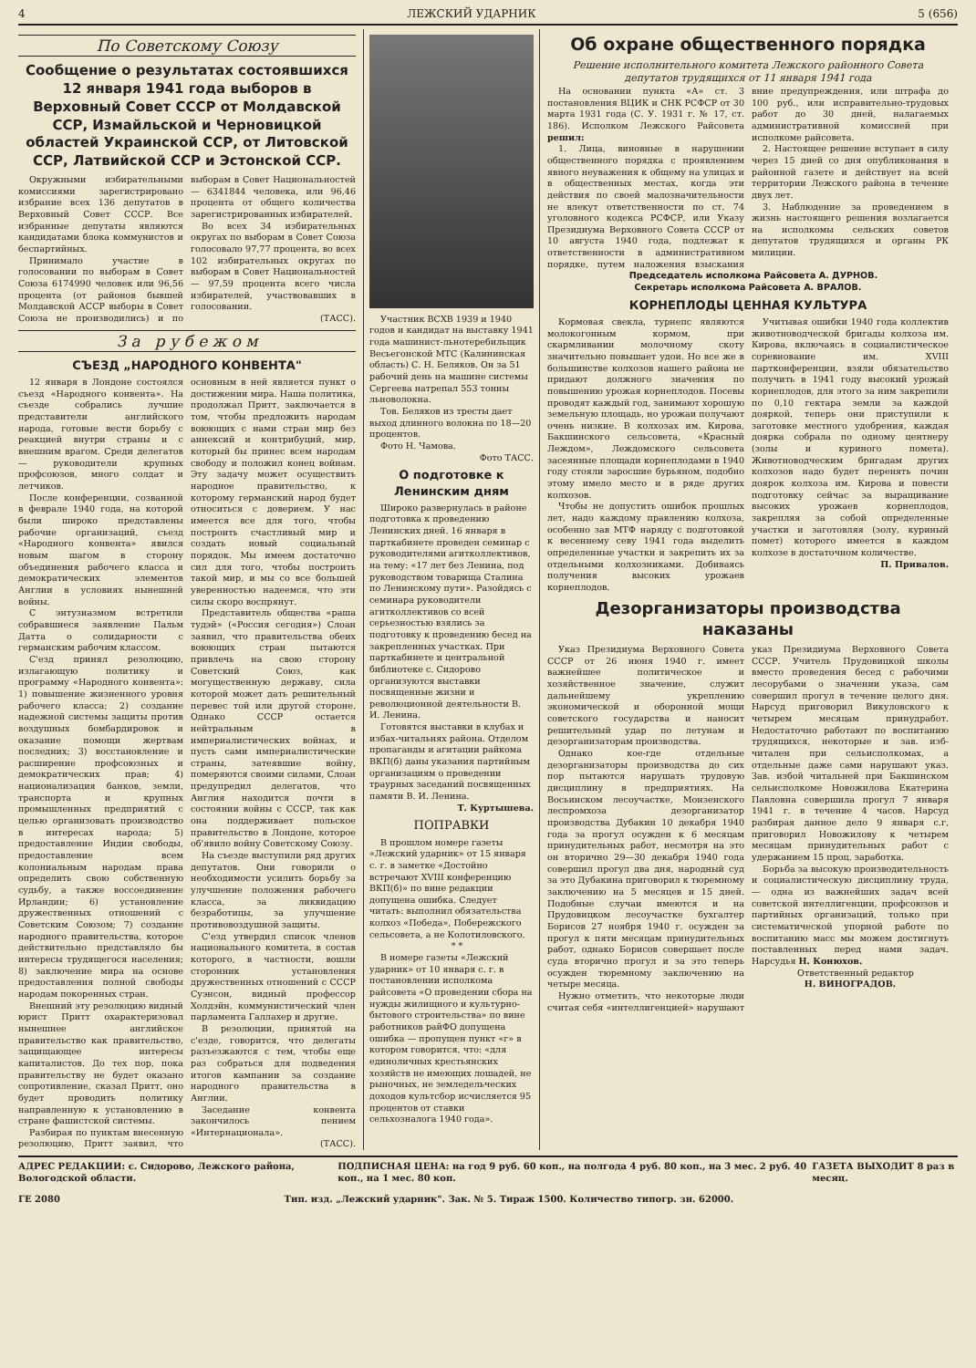4 ЛЕЖСКИЙ УДАРНИК 5 (656)
По Советскому Союзу
Сообщение о результатах состоявшихся 12 января 1941 года выборов в Верховный Совет СССР от Молдавской ССР, Измайльской и Черновицкой областей Украинской ССР, от Литовской ССР, Латвийской ССР и Эстонской ССР.
Окружными избирательными комиссиями зарегистрировано избрание всех 136 депутатов в Верховный Совет СССР. Все избранные депутаты являются кандидатами блока коммунистов и беспартийных.
Принимало участие в голосовании по выборам в Совет Союза 6174990 человек или 96,56 процента (от районов бывшей Молдавской АССР выборы в Совет Союза не производились) и по выборам в Совет Национальностей — 6341844 человека, или 96,46 процента от общего количества зарегистрированных избирателей.
Во всех 34 избирательных округах по выборам в Совет Союза голосовало 97,77 процента, во всех 102 избирательных округах по выборам в Совет Национальностей — 97,59 процента всего числа избирателей, участвовавших в голосовании.
(ТАСС).
З а р у б е ж о м
СЪЕЗД „НАРОДНОГО КОНВЕНТА"
12 января в Лондоне состоялся съезд «Народного конвента». На съезде собрались лучшие представители английского народа, готовые вести борьбу с реакцией внутри страны и с внешним врагом. Среди делегатов — руководители крупных профсоюзов, много солдат и летчиков.
После конференции, созванной в феврале 1940 года, на которой были широко представлены рабочие организаций, съезд «Народного конвента» явился новым шагом в сторону объединения рабочего класса и демократических элементов Англии в условиях нынешней войны.
С энтузиазмом встретили собравшиеся заявление Пальм Датта о солидарности с германским рабочим классом.
С'езд принял резолюцию, излагающую политику и программу «Народного конвента»: 1) повышение жизненного уровня рабочего класса; 2) создание надежной системы защиты против воздушных бомбардировок и оказание помощи жертвам последних; 3) восстановление и расширение профсоюзных и демократических прав; 4) национализация банков, земли, транспорта и крупных промышленных предприятий с целью организовать производство в интересах народа; 5) предоставление Индии свободы, предоставление всем колониальным народам права определить свою собственную судьбу, а также воссоединение Ирландии; 6) установление дружественных отношений с Советским Союзом; 7) создание народного правительства, которое действительно представляло бы интересы трудящегося населения; 8) заключение мира на основе предоставления полной свободы народам покоренных стран.
Внешний эту резолюцию видный юрист Притт охарактеризовал нынешнее английское правительство как правительство, защищающее интересы капиталистов. До тех пор, пока правительству не будет оказано сопротивление, сказал Притт, оно будет проводить политику направленную к установлению в стране фашистской системы.
Разбирая по пунктам внесенную резолюцию, Притт заявил, что основным в ней является пункт о достижении мира. Наша политика, продолжал Притт, заключается в том, чтобы предложить народам воюющих с нами стран мир без аннексий и контрибуций, мир, который бы принес всем народам свободу и положил конец войнам. Эту задачу может осуществить народное правительство, к которому германский народ будет относиться с доверием. У нас имеется все для того, чтобы построить счастливый мир и создать новый социальный порядок. Мы имеем достаточно сил для того, чтобы построить такой мир, и мы со все большей уверенностью надеемся, что эти силы скоро воспрянут.
Представитель общества «раша тудэй» («Россия сегодня») Слоан заявил, что правительства обеих воюющих стран пытаются привлечь на свою сторону Советский Союз, как могущественную державу, сила которой может дать решительный перевес той или другой стороне. Однако СССР остается нейтральным в империалистических войнах, и пусть сами империалистические страны, затеявшие войну, померяются своими силами, Слоан предупредил делегатов, что Англия находится почти в состоянии войны с СССР, так как она поддерживает польское правительство в Лондоне, которое об'явило войну Советскому Союзу.
На съезде выступили ряд других депутатов. Они говорили о необходимости усилить борьбу за улучшение положения рабочего класса, за ликвидацию безработицы, за улучшение противовоздушной защиты.
С'езд утвердил список членов национального комитета, в состав которого, в частности, вошли сторонник установления дружественных отношений с СССР Суэнсон, видный профессор Холдэйн, коммунистический член парламента Галлахер и другие.
В резолюции, принятой на с'езде, говорится, что делегаты разъезжаются с тем, чтобы еще раз собраться для подведения итогов кампании за создание народного правительства в Англии.
Заседание конвента закончилось пением «Интернационала».
(ТАСС).
Участник ВСХВ 1939 и 1940 годов и кандидат на выставку 1941 года машинист-льнотеребильщик Весьегонской МТС (Калининская область) С. Н. Беляков. Он за 51 рабочий день на машине системы Сергеева натрепал 553 тонны льноволокна.
Тов. Беляков из тресты дает выход длинного волокна по 18—20 процентов.
Фото Н. Чамова.
Фото ТАСС.
О подготовке к Ленинским дням
Широко развернулась в районе подготовка к проведению Ленинских дней. 16 января в парткабинете проведен семинар с руководителями агитколлективов, на тему: «17 лет без Ленина, под руководством товарища Сталина по Ленинскому пути». Разойдясь с семинара руководители агитколлективов со всей серьезностью взялись за подготовку к проведению бесед на закрепленных участках. При парткабинете и центральной библиотеке с. Сидорово организуются выставки посвященные жизни и революционной деятельности В. И. Ленина.
Готовятся выставки в клубах и избах-читальнях района. Отделом пропаганды и агитации райкома ВКП(б) даны указания партийным организациям о проведении траурных заседаний посвященных памяти В. И. Ленина.
Т. Куртышева.
ПОПРАВКИ
В прошлом номере газеты «Лежский ударник» от 15 января с. г. в заметке «Достойно встречают XVIII конференцию ВКП(б)» по вине редакции допущена ошибка. Следует читать: выполнил обязательства колхоз «Победа», Побережского сельсовета, а не Колотиловского.
* *
В номере газеты «Лежский ударник» от 10 января с. г. в постановлении исполкома райсовета «О проведении сбора на нужды жилищного и культурно-бытового строительства» по вине работников райФО допущена ошибка — пропущен пункт «г» в котором говорится, что: «для единоличных крестьянских хозяйств не имеющих лошадей, не рыночных, не земледельческих доходов культсбор исчисляется 95 процентов от ставки сельхозналога 1940 года».
Об охране общественного порядка
Решение исполнительного комитета Лежского районного Совета депутатов трудящихся от 11 января 1941 года
На основании пункта «А» ст. 3 постановления ВЦИК и СНК РСФСР от 30 марта 1931 года (С. У. 1931 г. № 17, ст. 186). Исполком Лежского Райсовета решил:
1. Лица, виновные в нарушении общественного порядка с проявлением явного неуважения к общему на улицах и в общественных местах, когда эти действия по своей малозначительности не влекут ответственности по ст. 74 уголовного кодекса РСФСР, или Указу Президиума Верховного Совета СССР от 10 августа 1940 года, подлежат к ответственности в административном порядке, путем наложения взыскания вние предупреждения, или штрафа до 100 руб., или исправительно-трудовых работ до 30 дней, налагаемых административной комиссией при исполкоме райсовета.
2. Настоящее решение вступает в силу через 15 дней со дня опубликования в районной газете и действует на всей территории Лежского района в течение двух лет.
3. Наблюдение за проведением в жизнь настоящего решения возлагается на исполкомы сельских советов депутатов трудящихся и органы РК милиции.
Председатель исполкома Райсовета А. ДУРНОВ.
Секретарь исполкома Райсовета А. ВРАЛОВ.
КОРНЕПЛОДЫ ЦЕННАЯ КУЛЬТУРА
Кормовая свекла, турнепс являются молокогонным кормом, при скармливании молочному скоту значительно повышает удои. Но все же в большинстве колхозов нашего района не придают должного значения по повышению урожая корнеплодов. Посевы проводят каждый год, занимают хорошую земельную площадь, но урожаи получают очень низкие. В колхозах им. Кирова, Бакшинского сельсовета, «Красный Леждом», Леждомского сельсовета засеянные площади корнеплодами в 1940 году стояли заросшие бурьяном, подобно этому имело место и в ряде других колхозов.
Чтобы не допустить ошибок прошлых лет, надо каждому правлению колхоза, особенно зав МТФ наряду с подготовкой к весеннему севу 1941 года выделить определенные участки и закрепить их за отдельными колхозниками. Добиваясь получения высоких урожаев корнеплодов.
Учитывая ошибки 1940 года коллектив животноводческой бригады колхоза им. Кирова, включаясь в социалистическое соревнование им. XVIII партконференции, взяли обязательство получить в 1941 году высокий урожай корнеплодов, для этого за ним закрепили по 0,10 гектара земли за каждой дояркой, теперь они приступили к заготовке местного удобрения, каждая доярка собрала по одному центнеру (золы и куриного помета). Животноводческим бригадам других колхозов надо будет перенять почин доярок колхоза им. Кирова и повести подготовку сейчас за выращивание высоких урожаев корнеплодов, закрепляя за собой определенные участки и заготовляя (золу, куриный помет) которого имеется в каждом колхозе в достаточном количестве.
П. Привалов.
Дезорганизаторы производства наказаны
Указ Президиума Верховного Совета СССР от 26 июня 1940 г. имеет важнейшее политическое и хозяйственное значение, служит дальнейшему укреплению экономической и оборонной мощи советского государства и наносит решительный удар по летунам и дезорганизаторам производства.
Однако кое-где отдельные дезорганизаторы производства до сих пор пытаются нарушать трудовую дисциплину в предприятиях. На Восьинском лесоучастке, Монзенского леспромхоза дезорганизатор производства Дубакин 10 декабря 1940 года за прогул осужден к 6 месяцам принудительных работ, несмотря на это он вторично 29—30 декабря 1940 года совершил прогул два дня, народный суд за это Дубакина приговорил к тюремному заключению на 5 месяцев и 15 дней. Подобные случаи имеются и на Прудовицком лесоучастке бухгалтер Борисов 27 ноября 1940 г. осужден за прогул к пяти месяцам принудительных работ, однако Борисов совершает после суда вторично прогул и за это теперь осужден тюремному заключению на четыре месяца.
Нужно отметить, что некоторые люди считая себя «интеллигенцией» нарушают указ Президиума Верховного Совета СССР. Учитель Прудовицкой школы вместо проведения бесед с рабочими лесорубами о значении указа, сам совершил прогул в течение целого дня. Нарсуд приговорил Викуловского к четырем месяцам принудработ. Недостаточно работают по воспитанию трудящихся, некоторые и зав. изб-читален при сельисполкомах, а отдельные даже сами нарушают указ. Зав. избой читальней при Бакшинском сельисполкоме Новожилова Екатерина Павловна совершила прогул 7 января 1941 г. в течение 4 часов. Нарсуд разбирая данное дело 9 января с.г, приговорил Новожилову к четырем месяцам принудительных работ с удержанием 15 проц. заработка.
Борьба за высокую производительность и социалистическую дисциплину труда, — одна из важнейших задач всей советской интеллигенции, профсоюзов и партийных организаций, только при систематической упорной работе по воспитанию масс мы можем достигнуть поставленных перед нами задач. Нарсудья Н. Конюхов.
Ответственный редактор
Н. ВИНОГРАДОВ.
АДРЕС РЕДАКЦИИ: с. Сидорово, Лежского района, Вологодской области. ПОДПИСНАЯ ЦЕНА: на год 9 руб. 60 коп., на полгода 4 руб. 80 коп., на 3 мес. 2 руб. 40 коп., на 1 мес. 80 коп. ГАЗЕТА ВЫХОДИТ 8 раз в месяц.
ГЕ 2080 Тип. изд. „Лежский ударник". Зак. № 5. Тираж 1500. Количество типогр. зн. 62000.